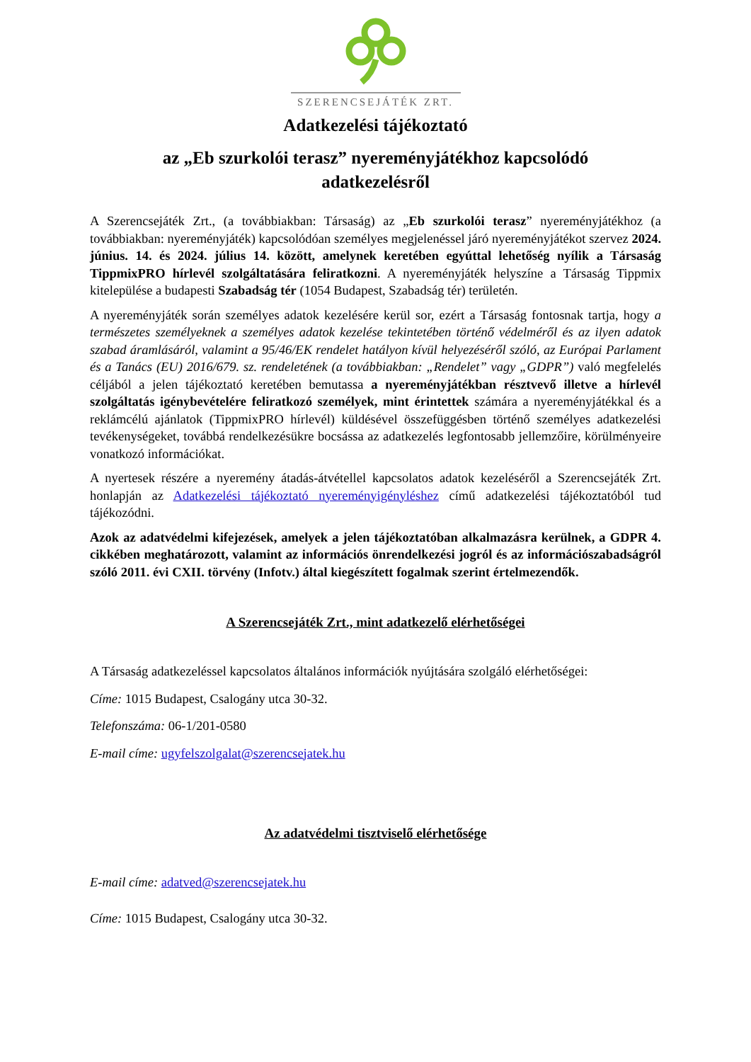SZERENCSEJÁTÉK ZRT.
Adatkezelési tájékoztató
az „Eb szurkolói terasz” nyereményjátékhoz kapcsolódó
adatkezelésről
A Szerencsejáték Zrt., (a továbbiakban: Társaság) az „Eb szurkolói terasz” nyereményjátékhoz (a továbbiakban: nyereményjáték) kapcsolódóan személyes megjelenéssel járó nyereményjátékot szervez 2024. június. 14. és 2024. július 14. között, amelynek keretében egyúttal lehetőség nyílik a Társaság TippmixPRO hírlevél szolgáltatására feliratkozni. A nyereményjáték helyszíne a Társaság Tippmix kitelepülése a budapesti Szabadság tér (1054 Budapest, Szabadság tér) területén.
A nyereményjáték során személyes adatok kezelésére kerül sor, ezért a Társaság fontosnak tartja, hogy a természetes személyeknek a személyes adatok kezelése tekintetében történő védelméről és az ilyen adatok szabad áramlásáról, valamint a 95/46/EK rendelet hatályon kívül helyezéséről szóló, az Európai Parlament és a Tanács (EU) 2016/679. sz. rendeletének (a továbbiakban: „Rendelet” vagy „GDPR”) való megfelelés céljából a jelen tájékoztató keretében bemutassa a nyereményjátékban résztvevő illetve a hírlevél szolgáltatás igénybevételére feliratkozó személyek, mint érintettek számára a nyereményjátékkal és a reklámcélú ajánlatok (TippmixPRO hírlevél) küldésével összefüggésben történő személyes adatkezelési tevékenységeket, továbbá rendelkezésükre bocsássa az adatkezelés legfontosabb jellemzőire, körülményeire vonatkozó információkat.
A nyertesek részére a nyeremény átadás-átvétellel kapcsolatos adatok kezeléséről a Szerencsejáték Zrt. honlapján az Adatkezelési tájékoztató nyereményigényléshez című adatkezelési tájékoztatóból tud tájékozódni.
Azok az adatvédelmi kifejezések, amelyek a jelen tájékoztatóban alkalmazásra kerülnek, a GDPR 4. cikkében meghatározott, valamint az információs önrendelkezési jogról és az információszabadságról szóló 2011. évi CXII. törvény (Infotv.) által kiegészített fogalmak szerint értelmezendők.
A Szerencsejáték Zrt., mint adatkezelő elérhetőségei
A Társaság adatkezeléssel kapcsolatos általános információk nyújtására szolgáló elérhetőségei:
Címe: 1015 Budapest, Csalogány utca 30-32.
Telefonszáma: 06-1/201-0580
E-mail címe: ugyfelszolgalat@szerencsejatek.hu
Az adatvédelmi tisztviselő elérhetősége
E-mail címe: adatved@szerencsejatek.hu
Címe: 1015 Budapest, Csalogány utca 30-32.